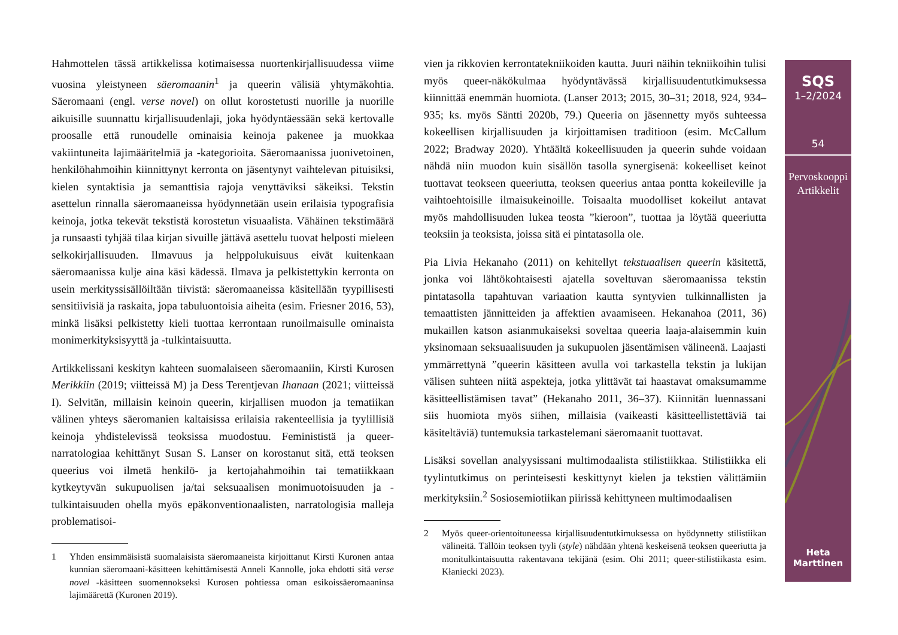Hahmottelen tässä artikkelissa kotimaisessa nuortenkirjallisuudessa viime vuosina yleistyneen säeromaanin<sup>1</sup> ja queerin välisiä yhtymäkohtia. Säeromaani (engl. verse novel) on ollut korostetusti nuorille ja nuorille aikuisille suunnattu kirjallisuudenlaji, joka hyödyntäessään sekä kertovalle proosalle että runoudelle ominaisia keinoja pakenee ja muokkaa vakiintuneita lajimääritelmiä ja -kategorioita. Säeromaanissa juonivetoinen, henkilöhahmoihin kiinnittynyt kerronta on jäsentynyt vaihtelevan pituisiksi, kielen syntaktisia ja semanttisia rajoja venyttäviksi säkeiksi. Tekstin asettelun rinnalla säeromaaneissa hyödynnetään usein erilaisia typografisia keinoja, jotka tekevät tekstistä korostetun visuaalista. Vähäinen tekstimäärä ja runsaasti tyhjää tilaa kirjan sivuille jättävä asettelu tuovat helposti mieleen selkokirjallisuuden. Ilmavuus ja helppolukuisuus eivät kuitenkaan säeromaanissa kulje aina käsi kädessä. Ilmava ja pelkistettykin kerronta on usein merkityssisällöiltään tiivistä: säeromaaneissa käsitellään tyypillisesti sensitiivisiä ja raskaita, jopa tabuluontoisia aiheita (esim. Friesner 2016, 53), minkä lisäksi pelkistetty kieli tuottaa kerrontaan runoilmaisulle ominaista monimerkityksisyyttä ja -tulkintaisuutta.
Artikkelissani keskityn kahteen suomalaiseen säeromaaniin, Kirsti Kurosen Merikkiin (2019; viitteissä M) ja Dess Terentjevan Ihanaan (2021; viitteissä I). Selvitän, millaisin keinoin queerin, kirjallisen muodon ja tematiikan välinen yhteys säeromanien kaltaisissa erilaisia rakenteellisia ja tyylillisiä keinoja yhdistelevissä teoksissa muodostuu. Feminististä ja queer-narratologiaa kehittänyt Susan S. Lanser on korostanut sitä, että teoksen queerius voi ilmetä henkilö- ja kertojahahmoihin tai tematiikkaan kytkeytyvän sukupuolisen ja/tai seksuaalisen monimuotoisuuden ja -tulkintaisuuden ohella myös epäkonventionaalisten, narratologisia malleja problematisoi-
1 Yhden ensimmäisistä suomalaisista säeromaaneista kirjoittanut Kirsti Kuronen antaa kunnian säeromaani-käsitteen kehittämisestä Anneli Kannolle, joka ehdotti sitä verse novel -käsitteen suomennokseksi Kurosen pohtiessa oman esikoissäeromaaninsa lajimäärettä (Kuronen 2019).
vien ja rikkovien kerrontatekniikoiden kautta. Juuri näihin tekniikoihin tulisi myös queer-näkökulmaa hyödyntävässä kirjallisuudentutkimuksessa kiinnittää enemmän huomiota. (Lanser 2013; 2015, 30–31; 2018, 924, 934–935; ks. myös Säntti 2020b, 79.) Queeria on jäsennetty myös suhteessa kokeellisen kirjallisuuden ja kirjoittamisen traditioon (esim. McCallum 2022; Bradway 2020). Yhtäältä kokeellisuuden ja queerin suhde voidaan nähdä niin muodon kuin sisällön tasolla synergisenä: kokeelliset keinot tuottavat teokseen queeriutta, teoksen queerius antaa pontta kokeileville ja vaihtoehtoisille ilmaisukeinoille. Toisaalta muodolliset kokeilut antavat myös mahdollisuuden lukea teosta ”kieroon”, tuottaa ja löytää queeriutta teoksiin ja teoksista, joissa sitä ei pintatasolla ole.
Pia Livia Hekanaho (2011) on kehitellyt tekstuaalisen queerin käsitettä, jonka voi lähtökohtaisesti ajatella soveltuvan säeromaanissa tekstin pintatasolla tapahtuvan variaation kautta syntyvien tulkinnallisten ja temaattisten jännitteiden ja affektien avaamiseen. Hekanahoa (2011, 36) mukaillen katson asianmukaiseksi soveltaa queeria laaja-alaisemmin kuin yksinomaan seksuaalisuuden ja sukupuolen jäsentämisen välineenä. Laajasti ymmärrettynä ”queerin käsitteen avulla voi tarkastella tekstin ja lukijan välisen suhteen niitä aspekteja, jotka ylittävät tai haastavat omaksumamme käsitteellistämisen tavat” (Hekanaho 2011, 36–37). Kiinnitän luennassani siis huomiota myös siihen, millaisia (vaikeasti käsitteellistettäviä tai käsiteltäviä) tuntemuksia tarkastelemani säeromaanit tuottavat.
Lisäksi sovellan analyysissani multimodaalista stilistiikkaa. Stilistiikka eli tyylintutkimus on perinteisesti keskittynyt kielen ja tekstien välittämiin merkityksiin.<sup>2</sup> Sosiosemiotiikan piirissä kehittyneen multimodaalisen
2 Myös queer-orientoituneessa kirjallisuudentutkimuksessa on hyödynnetty stilistiikan välineitä. Tällöin teoksen tyyli (style) nähdään yhtenä keskeisenä teoksen queeriutta ja monitulkintaisuutta rakentavana tekijänä (esim. Ohi 2011; queer-stilistiikasta esim. Kłaniecki 2023).
SQS
1–2/2024
54
Pervoskooppi
Artikkelit
Heta
Marttinen